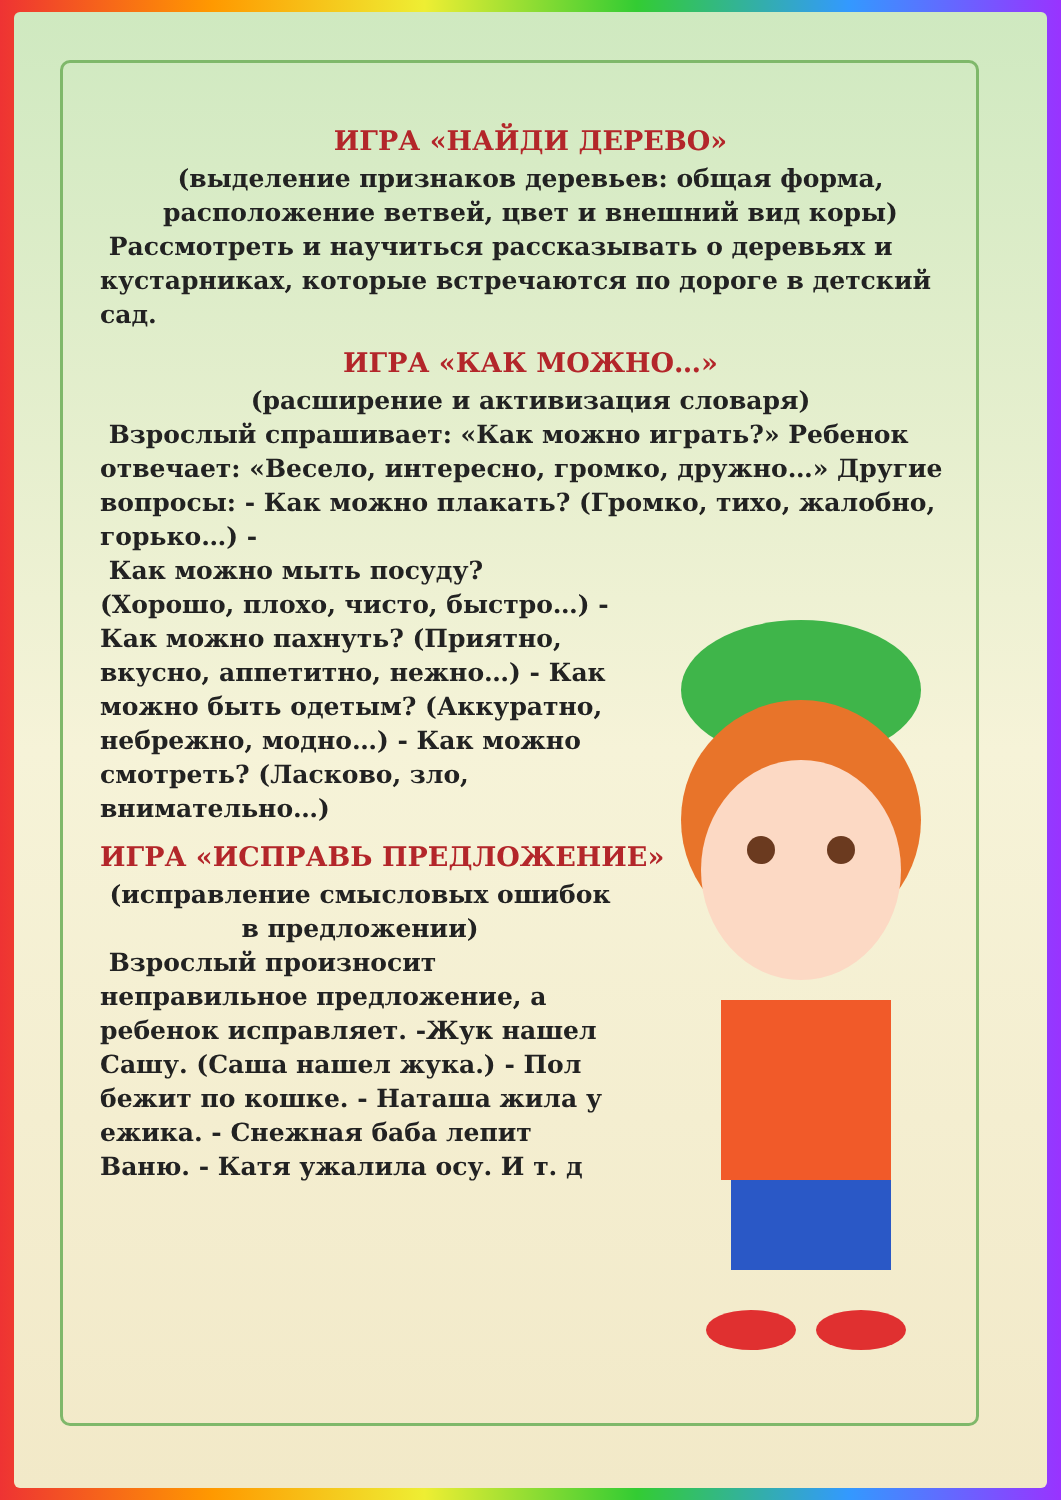ИГРА «НАЙДИ ДЕРЕВО»
(выделение признаков деревьев: общая форма, расположение ветвей, цвет и внешний вид коры)
Рассмотреть и научиться рассказывать о деревьях и кустарниках, которые встречаются по дороге в детский сад.
ИГРА «КАК МОЖНО…»
(расширение и активизация словаря)
Взрослый спрашивает: «Как можно играть?» Ребенок отвечает: «Весело, интересно, громко, дружно…» Другие вопросы: - Как можно плакать? (Громко, тихо, жалобно, горько…) -
Как можно мыть посуду? (Хорошо, плохо, чисто, быстро…) - Как можно пахнуть? (Приятно, вкусно, аппетитно, нежно…) - Как можно быть одетым? (Аккуратно, небрежно, модно…) - Как можно смотреть? (Ласково, зло, внимательно…)
ИГРА «ИСПРАВЬ ПРЕДЛОЖЕНИЕ»
(исправление смысловых ошибок в предложении)
Взрослый произносит неправильное предложение, а ребенок исправляет. -Жук нашел Сашу. (Саша нашел жука.) - Пол бежит по кошке. - Наташа жила у ежика. - Снежная баба лепит Ваню. - Катя ужалила осу. И т. д